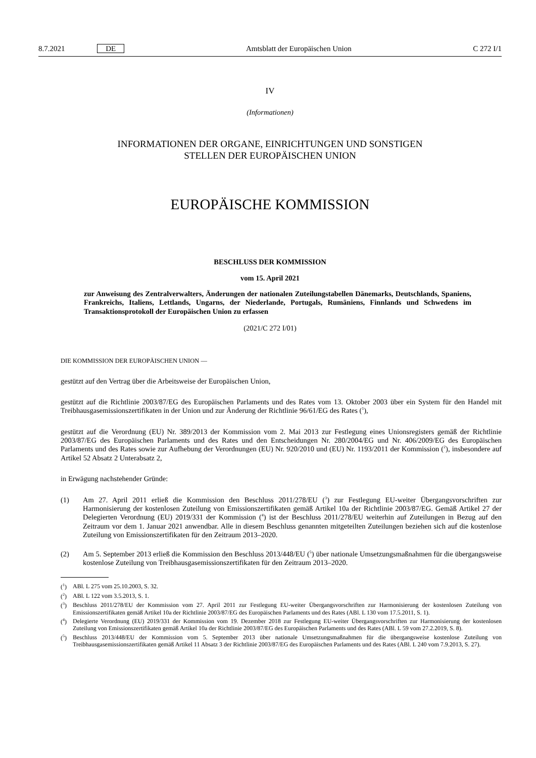8.7.2021 DE Amtsblatt der Europäischen Union C 272 I/1
IV
(Informationen)
INFORMATIONEN DER ORGANE, EINRICHTUNGEN UND SONSTIGEN
STELLEN DER EUROPÄISCHEN UNION
EUROPÄISCHE KOMMISSION
BESCHLUSS DER KOMMISSION
vom 15. April 2021
zur Anweisung des Zentralverwalters, Änderungen der nationalen Zuteilungstabellen Dänemarks, Deutschlands, Spaniens, Frankreichs, Italiens, Lettlands, Ungarns, der Niederlande, Portugals, Rumäniens, Finnlands und Schwedens im Transaktionsprotokoll der Europäischen Union zu erfassen
(2021/C 272 I/01)
DIE KOMMISSION DER EUROPÄISCHEN UNION —
gestützt auf den Vertrag über die Arbeitsweise der Europäischen Union,
gestützt auf die Richtlinie 2003/87/EG des Europäischen Parlaments und des Rates vom 13. Oktober 2003 über ein System für den Handel mit Treibhausgasemissionszertifikaten in der Union und zur Änderung der Richtlinie 96/61/EG des Rates (<sup>1</sup>),
gestützt auf die Verordnung (EU) Nr. 389/2013 der Kommission vom 2. Mai 2013 zur Festlegung eines Unionsregisters gemäß der Richtlinie 2003/87/EG des Europäischen Parlaments und des Rates und den Entscheidungen Nr. 280/2004/EG und Nr. 406/2009/EG des Europäischen Parlaments und des Rates sowie zur Aufhebung der Verordnungen (EU) Nr. 920/2010 und (EU) Nr. 1193/2011 der Kommission (<sup>2</sup>), insbesondere auf Artikel 52 Absatz 2 Unterabsatz 2,
in Erwägung nachstehender Gründe:
(1)
Am 27. April 2011 erließ die Kommission den Beschluss 2011/278/EU (<sup>3</sup>) zur Festlegung EU-weiter Übergangsvorschriften zur Harmonisierung der kostenlosen Zuteilung von Emissionszertifikaten gemäß Artikel 10a der Richtlinie 2003/87/EG. Gemäß Artikel 27 der Delegierten Verordnung (EU) 2019/331 der Kommission (<sup>4</sup>) ist der Beschluss 2011/278/EU weiterhin auf Zuteilungen in Bezug auf den Zeitraum vor dem 1. Januar 2021 anwendbar. Alle in diesem Beschluss genannten mitgeteilten Zuteilungen beziehen sich auf die kostenlose Zuteilung von Emissionszertifikaten für den Zeitraum 2013–2020.
(2)
Am 5. September 2013 erließ die Kommission den Beschluss 2013/448/EU (<sup>5</sup>) über nationale Umsetzungsmaßnahmen für die übergangsweise kostenlose Zuteilung von Treibhausgasemissionszertifikaten für den Zeitraum 2013–2020.
(<sup>1</sup>) ABl. L 275 vom 25.10.2003, S. 32.
(<sup>2</sup>) ABl. L 122 vom 3.5.2013, S. 1.
(<sup>3</sup>) Beschluss 2011/278/EU der Kommission vom 27. April 2011 zur Festlegung EU-weiter Übergangsvorschriften zur Harmonisierung der kostenlosen Zuteilung von Emissionszertifikaten gemäß Artikel 10a der Richtlinie 2003/87/EG des Europäischen Parlaments und des Rates (ABl. L 130 vom 17.5.2011, S. 1).
(<sup>4</sup>) Delegierte Verordnung (EU) 2019/331 der Kommission vom 19. Dezember 2018 zur Festlegung EU-weiter Übergangsvorschriften zur Harmonisierung der kostenlosen Zuteilung von Emissionszertifikaten gemäß Artikel 10a der Richtlinie 2003/87/EG des Europäischen Parlaments und des Rates (ABl. L 59 vom 27.2.2019, S. 8).
(<sup>5</sup>) Beschluss 2013/448/EU der Kommission vom 5. September 2013 über nationale Umsetzungsmaßnahmen für die übergangsweise kostenlose Zuteilung von Treibhausgasemissionszertifikaten gemäß Artikel 11 Absatz 3 der Richtlinie 2003/87/EG des Europäischen Parlaments und des Rates (ABl. L 240 vom 7.9.2013, S. 27).